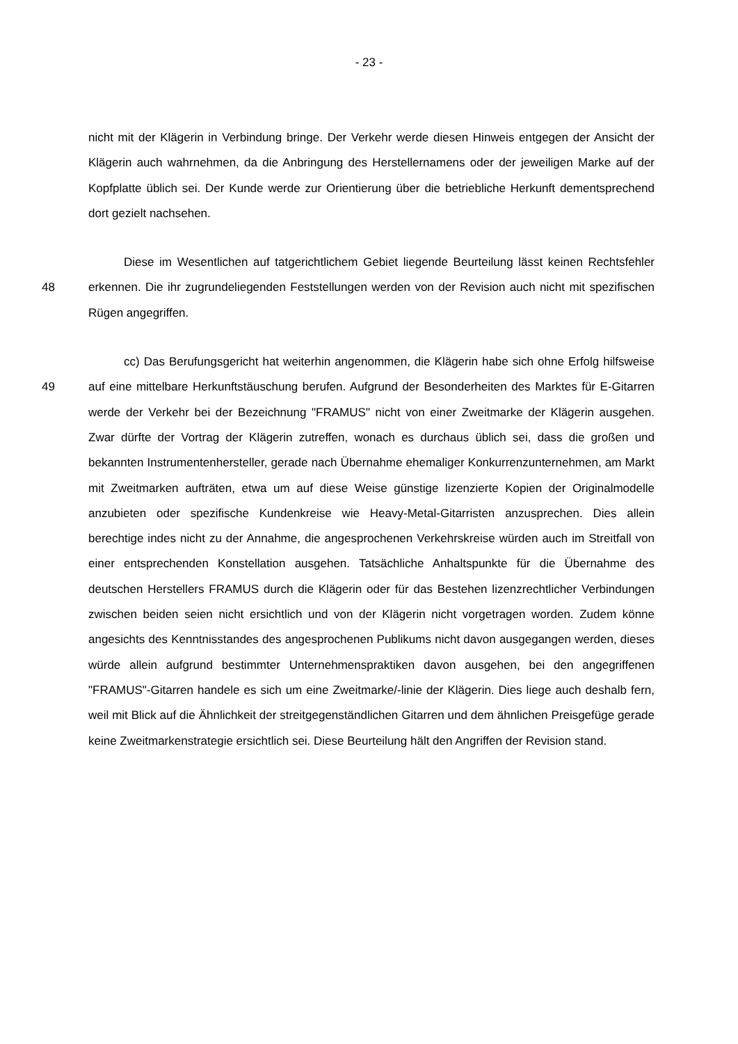- 23 -
nicht mit der Klägerin in Verbindung bringe. Der Verkehr werde diesen Hinweis entgegen der Ansicht der Klägerin auch wahrnehmen, da die Anbringung des Herstellernamens oder der jeweiligen Marke auf der Kopfplatte üblich sei. Der Kunde werde zur Orientierung über die betriebliche Herkunft dementsprechend dort gezielt nachsehen.
48
Diese im Wesentlichen auf tatgerichtlichem Gebiet liegende Beurteilung lässt keinen Rechtsfehler erkennen. Die ihr zugrundeliegenden Feststellungen werden von der Revision auch nicht mit spezifischen Rügen angegriffen.
49
cc) Das Berufungsgericht hat weiterhin angenommen, die Klägerin habe sich ohne Erfolg hilfsweise auf eine mittelbare Herkunftstäuschung berufen. Aufgrund der Besonderheiten des Marktes für E-Gitarren werde der Verkehr bei der Bezeichnung "FRAMUS" nicht von einer Zweitmarke der Klägerin ausgehen. Zwar dürfte der Vortrag der Klägerin zutreffen, wonach es durchaus üblich sei, dass die großen und bekannten Instrumentenhersteller, gerade nach Übernahme ehemaliger Konkurrenzunternehmen, am Markt mit Zweitmarken aufträten, etwa um auf diese Weise günstige lizenzierte Kopien der Originalmodelle anzubieten oder spezifische Kundenkreise wie Heavy-Metal-Gitarristen anzusprechen. Dies allein berechtige indes nicht zu der Annahme, die angesprochenen Verkehrskreise würden auch im Streitfall von einer entsprechenden Konstellation ausgehen. Tatsächliche Anhaltspunkte für die Übernahme des deutschen Herstellers FRAMUS durch die Klägerin oder für das Bestehen lizenzrechtlicher Verbindungen zwischen beiden seien nicht ersichtlich und von der Klägerin nicht vorgetragen worden. Zudem könne angesichts des Kenntnisstandes des angesprochenen Publikums nicht davon ausgegangen werden, dieses würde allein aufgrund bestimmter Unternehmenspraktiken davon ausgehen, bei den angegriffenen "FRAMUS"-Gitarren handele es sich um eine Zweitmarke/-linie der Klägerin. Dies liege auch deshalb fern, weil mit Blick auf die Ähnlichkeit der streitgegenständlichen Gitarren und dem ähnlichen Preisgefüge gerade keine Zweitmarkenstrategie ersichtlich sei. Diese Beurteilung hält den Angriffen der Revision stand.